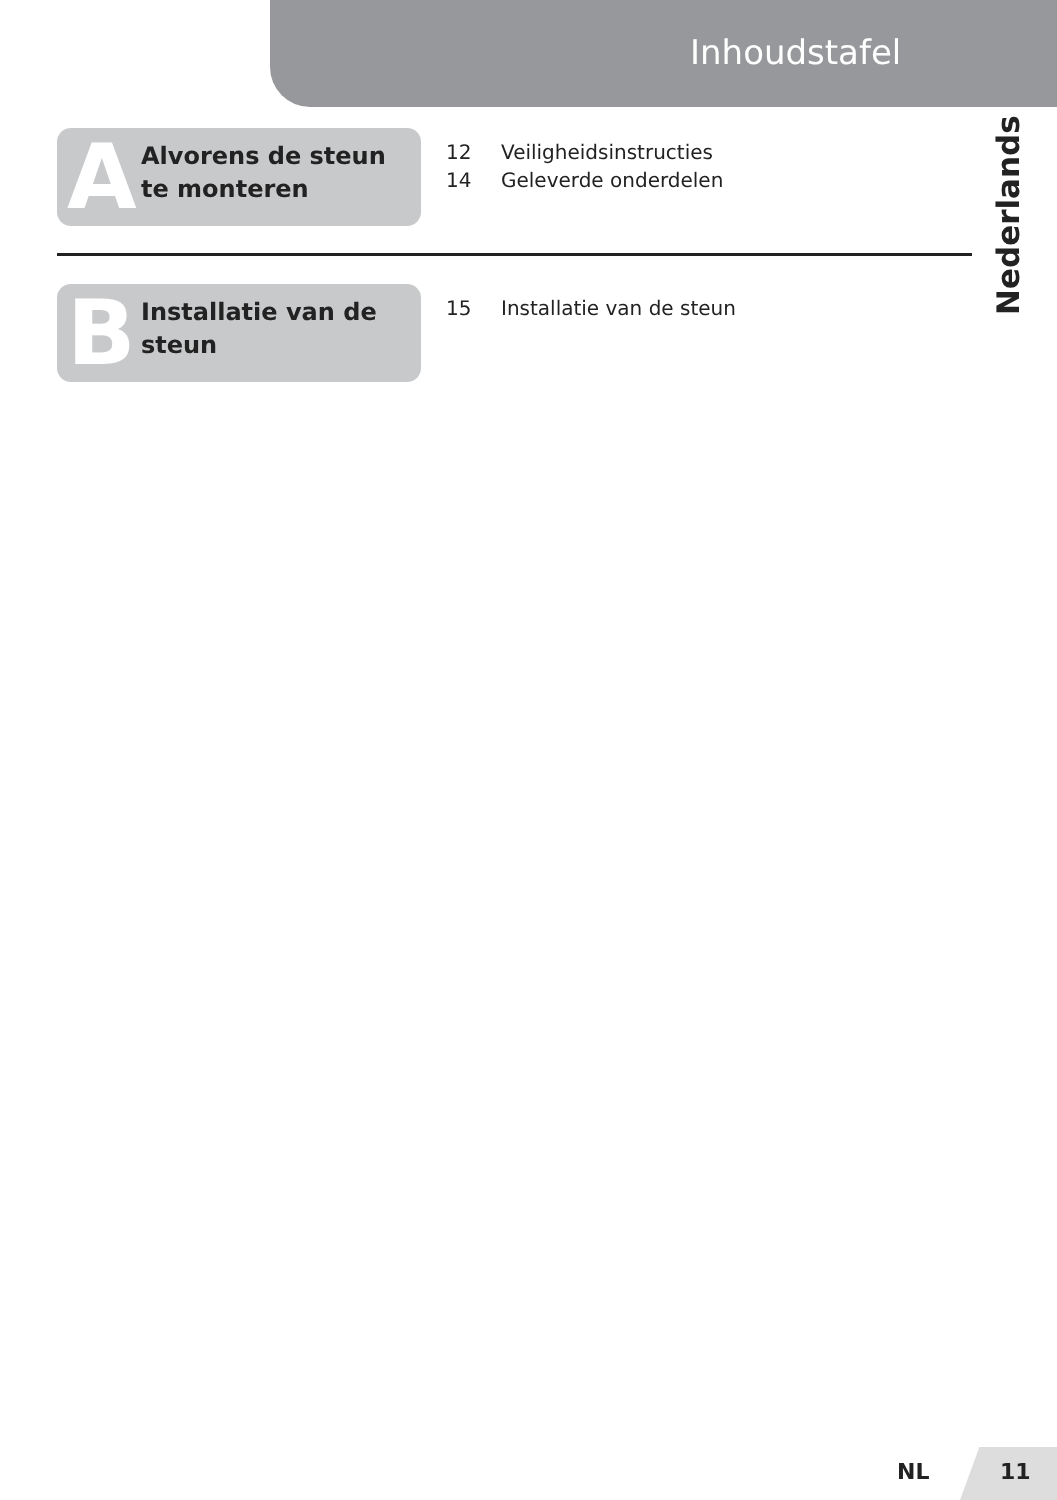Inhoudstafel
Nederlands
A Alvorens de steun te monteren
12 Veiligheidsinstructies
14 Geleverde onderdelen
B Installatie van de steun
15 Installatie van de steun
NL 11